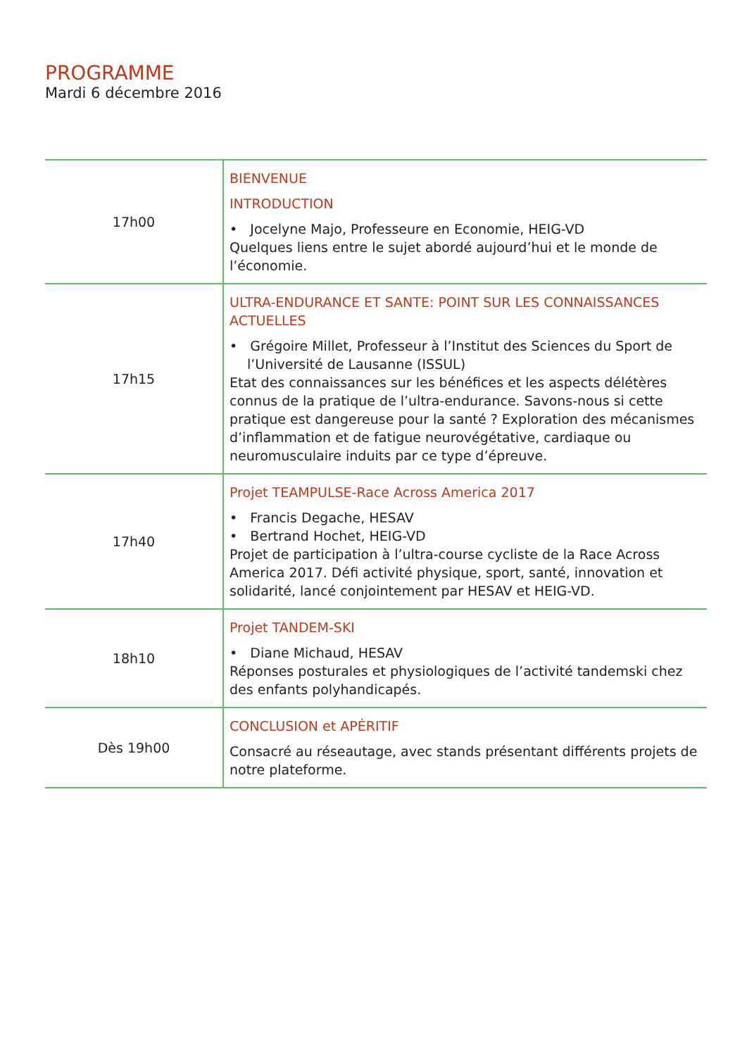PROGRAMME
Mardi 6 décembre 2016
| 17h00 | BIENVENUE INTRODUCTION • Jocelyne Majo, Professeure en Economie, HEIG-VD Quelques liens entre le sujet abordé aujourd’hui et le monde de l’économie. |
| 17h15 | ULTRA-ENDURANCE ET SANTE: POINT SUR LES CONNAISSANCES ACTUELLES • Grégoire Millet, Professeur à l’Institut des Sciences du Sport de l’Université de Lausanne (ISSUL) Etat des connaissances sur les bénéfices et les aspects délétères connus de la pratique de l’ultra-endurance. Savons-nous si cette pratique est dangereuse pour la santé ? Exploration des mécanismes d’inflammation et de fatigue neurovégétative, cardiaque ou neuromusculaire induits par ce type d’épreuve. |
| 17h40 | Projet TEAMPULSE-Race Across America 2017 • Francis Degache, HESAV • Bertrand Hochet, HEIG-VD Projet de participation à l’ultra-course cycliste de la Race Across America 2017. Défi activité physique, sport, santé, innovation et solidarité, lancé conjointement par HESAV et HEIG-VD. |
| 18h10 | Projet TANDEM-SKI • Diane Michaud, HESAV Réponses posturales et physiologiques de l’activité tandemski chez des enfants polyhandicapés. |
| Dès 19h00 | CONCLUSION et APÉRITIF Consacré au réseautage, avec stands présentant différents projets de notre plateforme. |